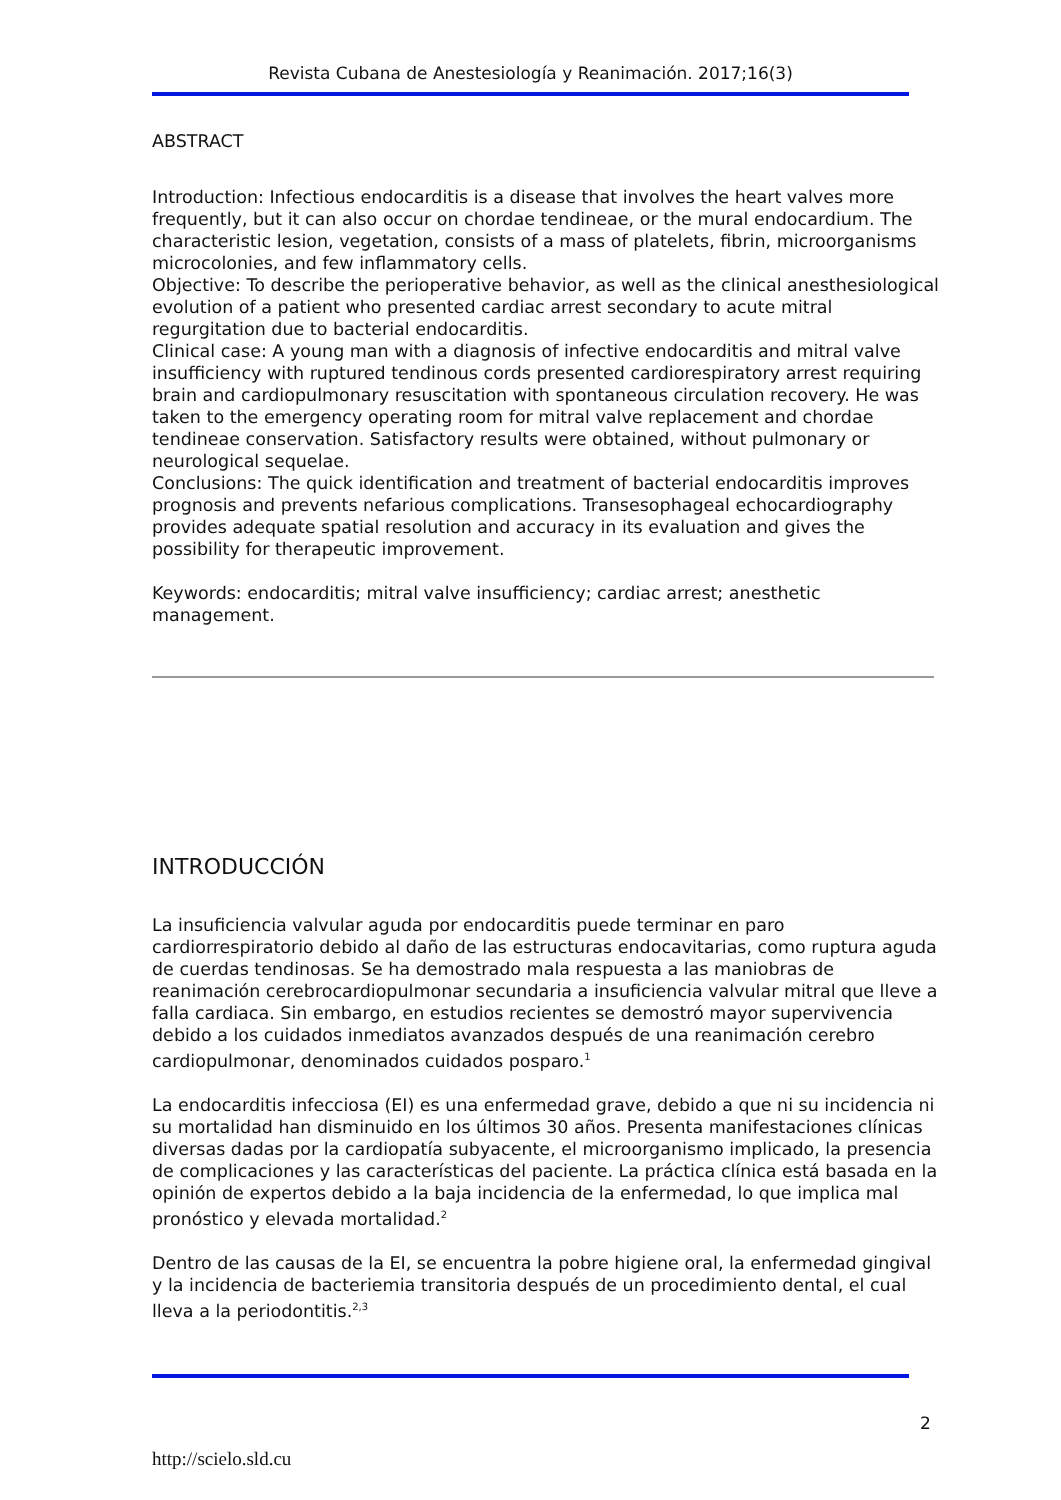Revista Cubana de Anestesiología y Reanimación. 2017;16(3)
ABSTRACT
Introduction: Infectious endocarditis is a disease that involves the heart valves more frequently, but it can also occur on chordae tendineae, or the mural endocardium. The characteristic lesion, vegetation, consists of a mass of platelets, fibrin, microorganisms microcolonies, and few inflammatory cells.
Objective: To describe the perioperative behavior, as well as the clinical anesthesiological evolution of a patient who presented cardiac arrest secondary to acute mitral regurgitation due to bacterial endocarditis.
Clinical case: A young man with a diagnosis of infective endocarditis and mitral valve insufficiency with ruptured tendinous cords presented cardiorespiratory arrest requiring brain and cardiopulmonary resuscitation with spontaneous circulation recovery. He was taken to the emergency operating room for mitral valve replacement and chordae tendineae conservation. Satisfactory results were obtained, without pulmonary or neurological sequelae.
Conclusions: The quick identification and treatment of bacterial endocarditis improves prognosis and prevents nefarious complications. Transesophageal echocardiography provides adequate spatial resolution and accuracy in its evaluation and gives the possibility for therapeutic improvement.
Keywords: endocarditis; mitral valve insufficiency; cardiac arrest; anesthetic management.
INTRODUCCIÓN
La insuficiencia valvular aguda por endocarditis puede terminar en paro cardiorrespiratorio debido al daño de las estructuras endocavitarias, como ruptura aguda de cuerdas tendinosas. Se ha demostrado mala respuesta a las maniobras de reanimación cerebrocardiopulmonar secundaria a insuficiencia valvular mitral que lleve a falla cardiaca. Sin embargo, en estudios recientes se demostró mayor supervivencia debido a los cuidados inmediatos avanzados después de una reanimación cerebro cardiopulmonar, denominados cuidados posparo.<sup>1</sup>
La endocarditis infecciosa (EI) es una enfermedad grave, debido a que ni su incidencia ni su mortalidad han disminuido en los últimos 30 años. Presenta manifestaciones clínicas diversas dadas por la cardiopatía subyacente, el microorganismo implicado, la presencia de complicaciones y las características del paciente. La práctica clínica está basada en la opinión de expertos debido a la baja incidencia de la enfermedad, lo que implica mal pronóstico y elevada mortalidad.<sup>2</sup>
Dentro de las causas de la EI, se encuentra la pobre higiene oral, la enfermedad gingival y la incidencia de bacteriemia transitoria después de un procedimiento dental, el cual lleva a la periodontitis.<sup>2,3</sup>
2
http://scielo.sld.cu